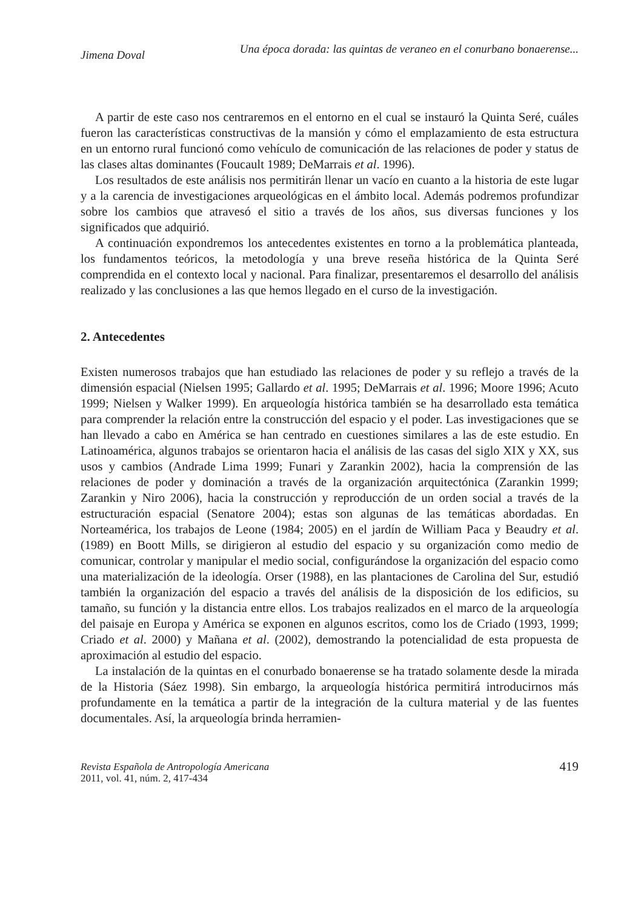Jimena Doval Una época dorada: las quintas de veraneo en el conurbano bonaerense...
A partir de este caso nos centraremos en el entorno en el cual se instauró la Quinta Seré, cuáles fueron las características constructivas de la mansión y cómo el emplazamiento de esta estructura en un entorno rural funcionó como vehículo de comunicación de las relaciones de poder y status de las clases altas dominantes (Foucault 1989; DeMarrais et al. 1996).
Los resultados de este análisis nos permitirán llenar un vacío en cuanto a la historia de este lugar y a la carencia de investigaciones arqueológicas en el ámbito local. Además podremos profundizar sobre los cambios que atravesó el sitio a través de los años, sus diversas funciones y los significados que adquirió.
A continuación expondremos los antecedentes existentes en torno a la problemática planteada, los fundamentos teóricos, la metodología y una breve reseña histórica de la Quinta Seré comprendida en el contexto local y nacional. Para finalizar, presentaremos el desarrollo del análisis realizado y las conclusiones a las que hemos llegado en el curso de la investigación.
2. Antecedentes
Existen numerosos trabajos que han estudiado las relaciones de poder y su reflejo a través de la dimensión espacial (Nielsen 1995; Gallardo et al. 1995; DeMarrais et al. 1996; Moore 1996; Acuto 1999; Nielsen y Walker 1999). En arqueología histórica también se ha desarrollado esta temática para comprender la relación entre la construcción del espacio y el poder. Las investigaciones que se han llevado a cabo en América se han centrado en cuestiones similares a las de este estudio. En Latinoamérica, algunos trabajos se orientaron hacia el análisis de las casas del siglo XIX y XX, sus usos y cambios (Andrade Lima 1999; Funari y Zarankin 2002), hacia la comprensión de las relaciones de poder y dominación a través de la organización arquitectónica (Zarankin 1999; Zarankin y Niro 2006), hacia la construcción y reproducción de un orden social a través de la estructuración espacial (Senatore 2004); estas son algunas de las temáticas abordadas. En Norteamérica, los trabajos de Leone (1984; 2005) en el jardín de William Paca y Beaudry et al. (1989) en Boott Mills, se dirigieron al estudio del espacio y su organización como medio de comunicar, controlar y manipular el medio social, configurándose la organización del espacio como una materialización de la ideología. Orser (1988), en las plantaciones de Carolina del Sur, estudió también la organización del espacio a través del análisis de la disposición de los edificios, su tamaño, su función y la distancia entre ellos. Los trabajos realizados en el marco de la arqueología del paisaje en Europa y América se exponen en algunos escritos, como los de Criado (1993, 1999; Criado et al. 2000) y Mañana et al. (2002), demostrando la potencialidad de esta propuesta de aproximación al estudio del espacio.
La instalación de la quintas en el conurbado bonaerense se ha tratado solamente desde la mirada de la Historia (Sáez 1998). Sin embargo, la arqueología histórica permitirá introducirnos más profundamente en la temática a partir de la integración de la cultura material y de las fuentes documentales. Así, la arqueología brinda herramien-
Revista Española de Antropología Americana
2011, vol. 41, núm. 2, 417-434
419